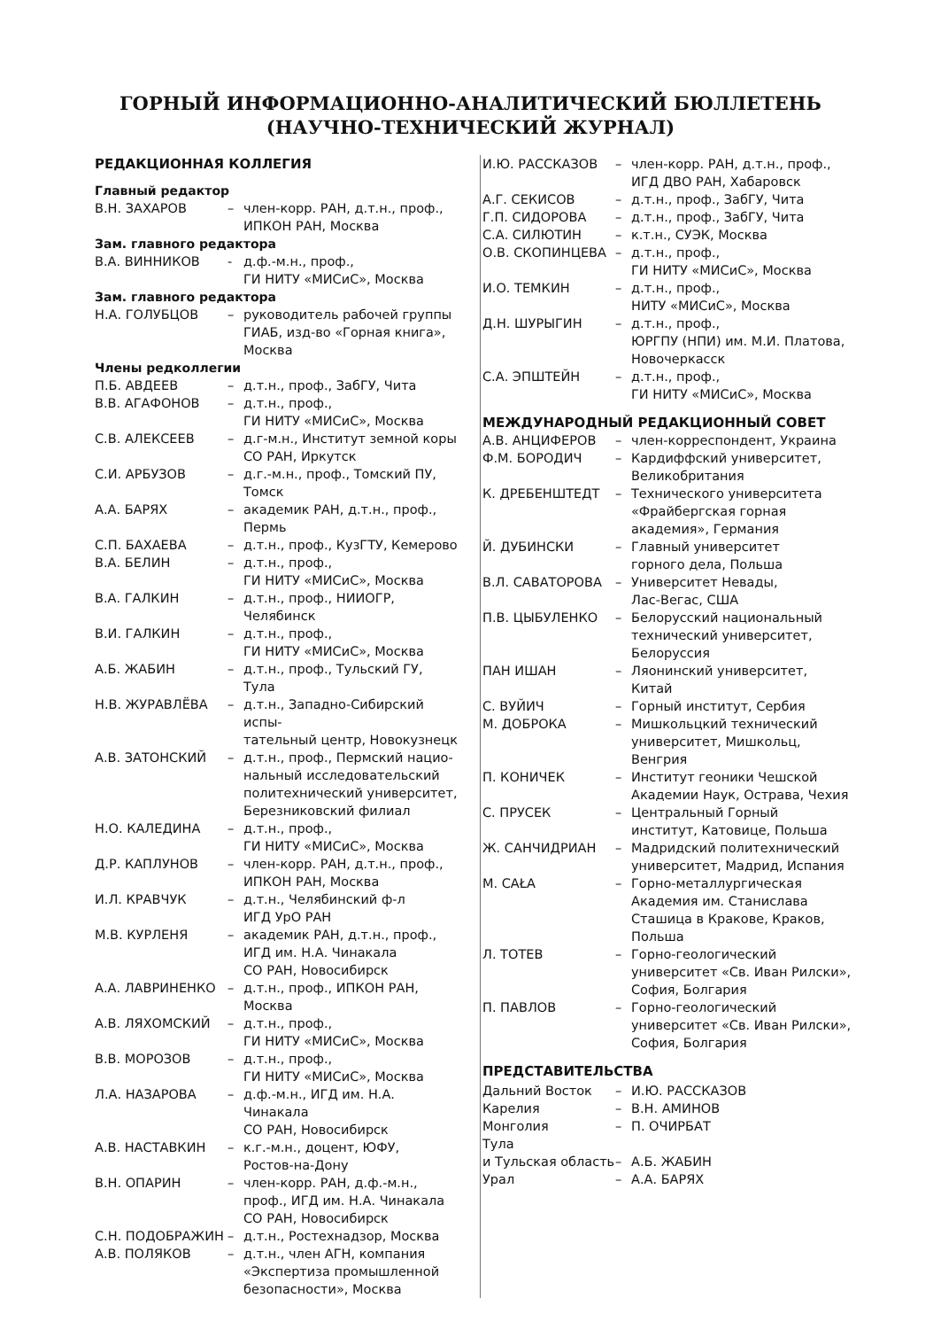ГОРНЫЙ ИНФОРМАЦИОННО-АНАЛИТИЧЕСКИЙ БЮЛЛЕТЕНЬ
(НАУЧНО-ТЕХНИЧЕСКИЙ ЖУРНАЛ)
РЕДАКЦИОННАЯ КОЛЛЕГИЯ
Главный редактор
В.Н. ЗАХАРОВ – член-корр. РАН, д.т.н., проф.,
ИПКОН РАН, Москва
Зам. главного редактора
В.А. ВИННИКОВ - д.ф.-м.н., проф.,
ГИ НИТУ «МИСиС», Москва
Зам. главного редактора
Н.А. ГОЛУБЦОВ – руководитель рабочей группы
ГИАБ, изд-во «Горная книга»,
Москва
Члены редколлегии
П.Б. АВДЕЕВ – д.т.н., проф., ЗабГУ, Чита
В.В. АГАФОНОВ – д.т.н., проф.,
ГИ НИТУ «МИСиС», Москва
С.В. АЛЕКСЕЕВ – д.г-м.н., Институт земной коры
СО РАН, Иркутск
С.И. АРБУЗОВ – д.г.-м.н., проф., Томский ПУ, Томск
А.А. БАРЯХ – академик РАН, д.т.н., проф., Пермь
С.П. БАХАЕВА – д.т.н., проф., КузГТУ, Кемерово
В.А. БЕЛИН – д.т.н., проф.,
ГИ НИТУ «МИСиС», Москва
В.А. ГАЛКИН – д.т.н., проф., НИИОГР, Челябинск
В.И. ГАЛКИН – д.т.н., проф.,
ГИ НИТУ «МИСиС», Москва
А.Б. ЖАБИН – д.т.н., проф., Тульский ГУ, Тула
Н.В. ЖУРАВЛЁВА – д.т.н., Западно-Сибирский испы-
тательный центр, Новокузнецк
А.В. ЗАТОНСКИЙ – д.т.н., проф., Пермский нацио-
нальный исследовательский
политехнический университет,
Березниковский филиал
Н.О. КАЛЕДИНА – д.т.н., проф.,
ГИ НИТУ «МИСиС», Москва
Д.Р. КАПЛУНОВ – член-корр. РАН, д.т.н., проф.,
ИПКОН РАН, Москва
И.Л. КРАВЧУК – д.т.н., Челябинский ф-л
ИГД УрО РАН
М.В. КУРЛЕНЯ – академик РАН, д.т.н., проф.,
ИГД им. Н.А. Чинакала
СО РАН, Новосибирск
А.А. ЛАВРИНЕНКО – д.т.н., проф., ИПКОН РАН,
Москва
А.В. ЛЯХОМСКИЙ – д.т.н., проф.,
ГИ НИТУ «МИСиС», Москва
В.В. МОРОЗОВ – д.т.н., проф.,
ГИ НИТУ «МИСиС», Москва
Л.А. НАЗАРОВА – д.ф.-м.н., ИГД им. Н.А. Чинакала
СО РАН, Новосибирск
А.В. НАСТАВКИН – к.г.-м.н., доцент, ЮФУ,
Ростов-на-Дону
В.Н. ОПАРИН – член-корр. РАН, д.ф.-м.н.,
проф., ИГД им. Н.А. Чинакала
СО РАН, Новосибирск
С.Н. ПОДОБРАЖИН – д.т.н., Ростехнадзор, Москва
А.В. ПОЛЯКОВ – д.т.н., член АГН, компания
«Экспертиза промышленной
безопасности», Москва
И.Ю. РАССКАЗОВ – член-корр. РАН, д.т.н., проф.,
ИГД ДВО РАН, Хабаровск
А.Г. СЕКИСОВ – д.т.н., проф., ЗабГУ, Чита
Г.П. СИДОРОВА – д.т.н., проф., ЗабГУ, Чита
С.А. СИЛЮТИН – к.т.н., СУЭК, Москва
О.В. СКОПИНЦЕВА – д.т.н., проф.,
ГИ НИТУ «МИСиС», Москва
И.О. ТЕМКИН – д.т.н., проф.,
НИТУ «МИСиС», Москва
Д.Н. ШУРЫГИН – д.т.н., проф.,
ЮРГПУ (НПИ) им. М.И. Платова,
Новочеркасск
С.А. ЭПШТЕЙН – д.т.н., проф.,
ГИ НИТУ «МИСиС», Москва
МЕЖДУНАРОДНЫЙ РЕДАКЦИОННЫЙ СОВЕТ
А.В. АНЦИФЕРОВ – член-корреспондент, Украина
Ф.М. БОРОДИЧ – Кардиффский университет,
Великобритания
К. ДРЕБЕНШТЕДТ – Технического университета
«Фрайбергская горная
академия», Германия
Й. ДУБИНСКИ – Главный университет
горного дела, Польша
В.Л. САВАТОРОВА – Университет Невады,
Лас-Вегас, США
П.В. ЦЫБУЛЕНКО – Белорусский национальный
технический университет,
Белоруссия
ПАН ИШАН – Ляонинский университет,
Китай
С. ВУЙИЧ – Горный институт, Сербия
М. ДОБРОКА – Мишкольцкий технический
университет, Мишкольц,
Венгрия
П. КОНИЧЕК – Институт геоники Чешской
Академии Наук, Острава, Чехия
С. ПРУСЕК – Центральный Горный
институт, Катовице, Польша
Ж. САНЧИДРИАН – Мадридский политехнический
университет, Мадрид, Испания
М. CAŁA – Горно-металлургическая
Академия им. Станислава
Сташица в Кракове, Краков,
Польша
Л. ТОТЕВ – Горно-геологический
университет «Св. Иван Рилски»,
София, Болгария
П. ПАВЛОВ – Горно-геологический
университет «Св. Иван Рилски»,
София, Болгария
ПРЕДСТАВИТЕЛЬСТВА
Дальний Восток – И.Ю. РАССКАЗОВ
Карелия – В.Н. АМИНОВ
Монголия – П. ОЧИРБАТ
Тула
и Тульская область
–
А.Б. ЖАБИН
Урал – А.А. БАРЯХ